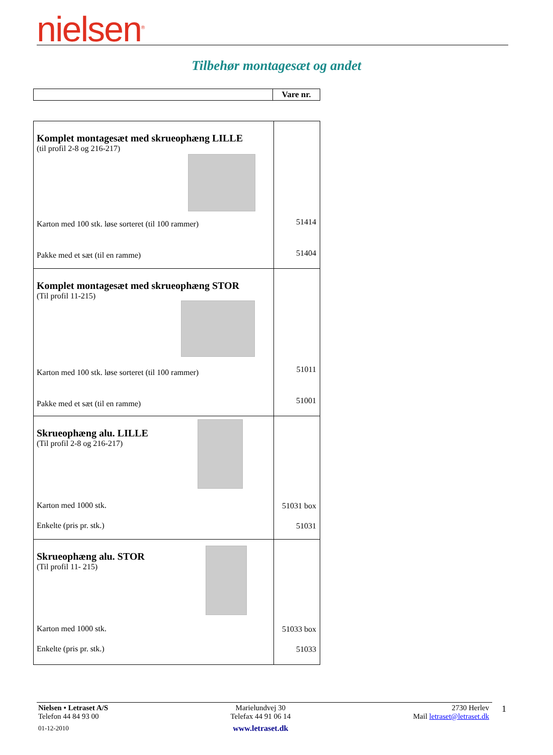nielsen<sup>®</sup>
Tilbehør montagesæt og andet
| | Vare nr. |
| Komplet montagesæt med skrueophæng LILLE (til profil 2-8 og 216-217) Karton med 100 stk. løse sorteret (til 100 rammer) Pakke med et sæt (til en ramme) | 51414 51404 |
| Komplet montagesæt med skrueophæng STOR (Til profil 11-215) Karton med 100 stk. løse sorteret (til 100 rammer) Pakke med et sæt (til en ramme) | 51011 51001 |
| Skrueophæng alu. LILLE (Til profil 2-8 og 216-217) Karton med 1000 stk. Enkelte (pris pr. stk.) | 51031 box 51031 |
| Skrueophæng alu. STOR (Til profil 11- 215) Karton med 1000 stk. Enkelte (pris pr. stk.) | 51033 box 51033 |
Nielsen • Letraset A/S
Telefon 44 84 93 00
01-12-2010
Marielundvej 30
Telefax 44 91 06 14
www.letraset.dk
2730 Herlev
Mail letraset@letraset.dk
1